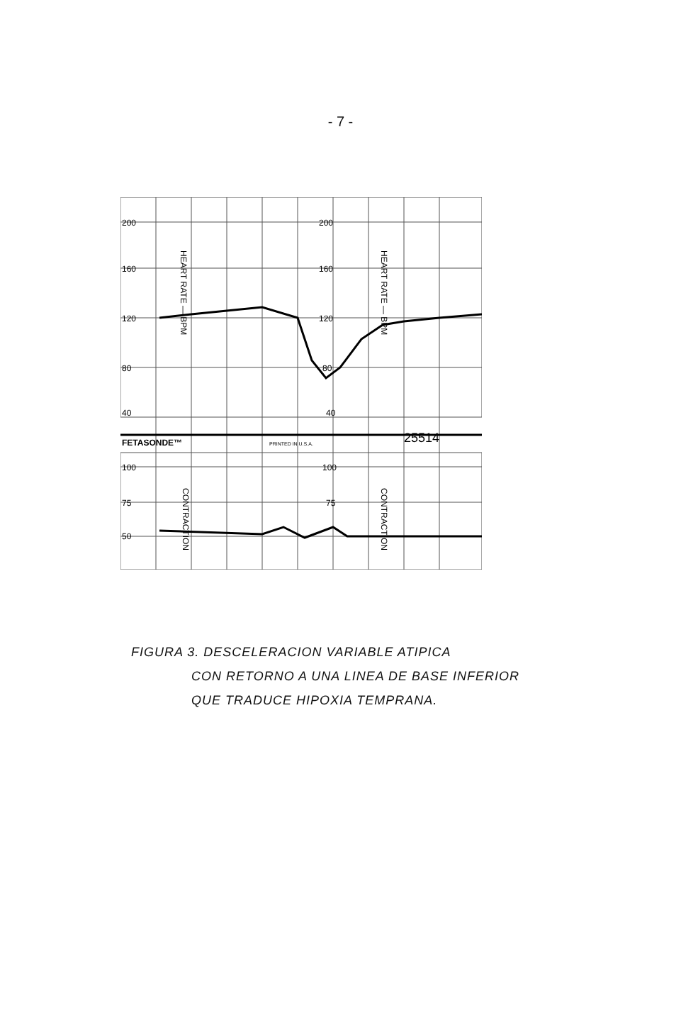- 7 -
200
200
160
160
120
120
80
80
40
40
FETASONDE™
PRINTED IN U.S.A.
25514
100
100
75
75
50
HEART RATE — BPM
HEART RATE — BPM
CONTRACTION
CONTRACTION
FIGURA 3. DESCELERACION VARIABLE ATIPICA
CON RETORNO A UNA LINEA DE BASE INFERIOR
QUE TRADUCE HIPOXIA TEMPRANA.